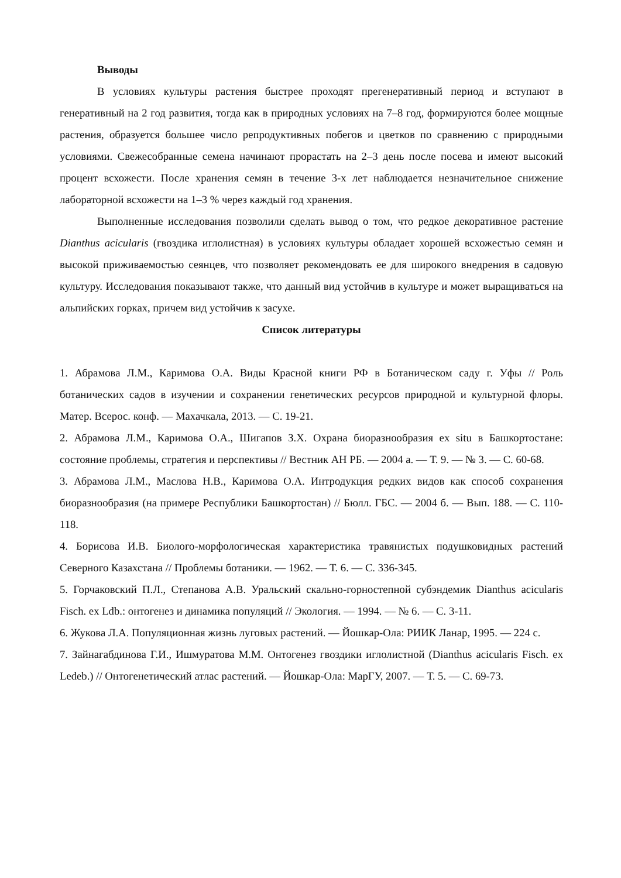Выводы
В условиях культуры растения быстрее проходят прегенеративный период и вступают в генеративный на 2 год развития, тогда как в природных условиях на 7–8 год, формируются более мощные растения, образуется большее число репродуктивных побегов и цветков по сравнению с природными условиями. Свежесобранные семена начинают прорастать на 2–3 день после посева и имеют высокий процент всхожести. После хранения семян в течение 3-х лет наблюдается незначительное снижение лабораторной всхожести на 1–3 % через каждый год хранения.
Выполненные исследования позволили сделать вывод о том, что редкое декоративное растение Dianthus acicularis (гвоздика иглолистная) в условиях культуры обладает хорошей всхожестью семян и высокой приживаемостью сеянцев, что позволяет рекомендовать ее для широкого внедрения в садовую культуру. Исследования показывают также, что данный вид устойчив в культуре и может выращиваться на альпийских горках, причем вид устойчив к засухе.
Список литературы
1. Абрамова Л.М., Каримова О.А. Виды Красной книги РФ в Ботаническом саду г. Уфы // Роль ботанических садов в изучении и сохранении генетических ресурсов природной и культурной флоры. Матер. Всерос. конф. — Махачкала, 2013. — С. 19-21.
2. Абрамова Л.М., Каримова О.А., Шигапов З.Х. Охрана биоразнообразия ex situ в Башкортостане: состояние проблемы, стратегия и перспективы // Вестник АН РБ. — 2004 а. — Т. 9. — № 3. — С. 60-68.
3. Абрамова Л.М., Маслова Н.В., Каримова О.А. Интродукция редких видов как способ сохранения биоразнообразия (на примере Республики Башкортостан) // Бюлл. ГБС. — 2004 б. — Вып. 188. — С. 110-118.
4. Борисова И.В. Биолого-морфологическая характеристика травянистых подушковидных растений Северного Казахстана // Проблемы ботаники. — 1962. — Т. 6. — С. 336-345.
5. Горчаковский П.Л., Степанова А.В. Уральский скально-горностепной субэндемик Dianthus acicularis Fisch. ex Ldb.: онтогенез и динамика популяций // Экология. — 1994. — № 6. — С. 3-11.
6. Жукова Л.А. Популяционная жизнь луговых растений. — Йошкар-Ола: РИИК Ланар, 1995. — 224 с.
7. Зайнагабдинова Г.И., Ишмуратова М.М. Онтогенез гвоздики иглолистной (Dianthus acicularis Fisch. ex Ledeb.) // Онтогенетический атлас растений. — Йошкар-Ола: МарГУ, 2007. — Т. 5. — С. 69-73.